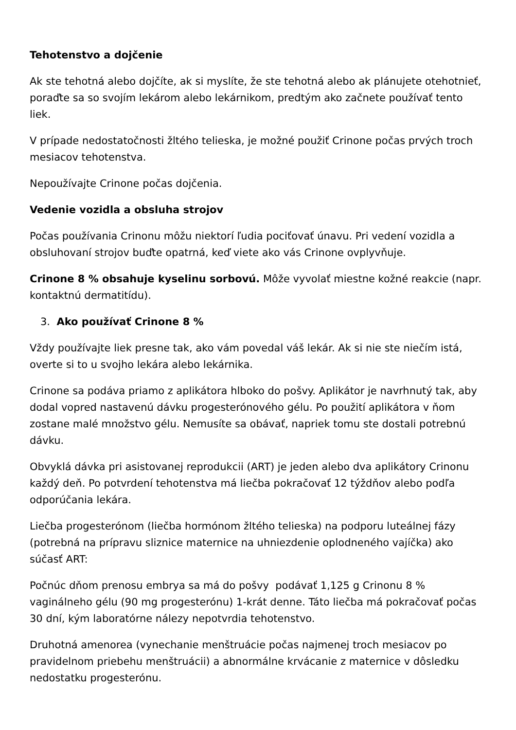Tehotenstvo a dojčenie
Ak ste tehotná alebo dojčíte, ak si myslíte, že ste tehotná alebo ak plánujete otehotnieť, poraďte sa so svojím lekárom alebo lekárnikom, predtým ako začnete používať tento liek.
V prípade nedostatočnosti žltého telieska, je možné použiť Crinone počas prvých troch mesiacov tehotenstva.
Nepoužívajte Crinone počas dojčenia.
Vedenie vozidla a obsluha strojov
Počas používania Crinonu môžu niektorí ľudia pociťovať únavu. Pri vedení vozidla a obsluhovaní strojov buďte opatrná, keď viete ako vás Crinone ovplyvňuje.
Crinone 8 % obsahuje kyselinu sorbovú. Môže vyvolať miestne kožné reakcie (napr. kontaktnú dermatitídu).
3. Ako používať Crinone 8 %
Vždy používajte liek presne tak, ako vám povedal váš lekár. Ak si nie ste niečím istá, overte si to u svojho lekára alebo lekárnika.
Crinone sa podáva priamo z aplikátora hlboko do pošvy. Aplikátor je navrhnutý tak, aby dodal vopred nastavenú dávku progesterónového gélu. Po použití aplikátora v ňom zostane malé množstvo gélu. Nemusíte sa obávať, napriek tomu ste dostali potrebnú dávku.
Obvyklá dávka pri asistovanej reprodukcii (ART) je jeden alebo dva aplikátory Crinonu každý deň. Po potvrdení tehotenstva má liečba pokračovať 12 týždňov alebo podľa odporúčania lekára.
Liečba progesterónom (liečba hormónom žltého telieska) na podporu luteálnej fázy (potrebná na prípravu sliznice maternice na uhniezdenie oplodneného vajíčka) ako súčasť ART:
Počnúc dňom prenosu embrya sa má do pošvy podávať 1,125 g Crinonu 8 % vaginálneho gélu (90 mg progesterónu) 1-krát denne. Táto liečba má pokračovať počas 30 dní, kým laboratórne nálezy nepotvrdia tehotenstvo.
Druhotná amenorea (vynechanie menštruácie počas najmenej troch mesiacov po pravidelnom priebehu menštruácii) a abnormálne krvácanie z maternice v dôsledku nedostatku progesterónu.